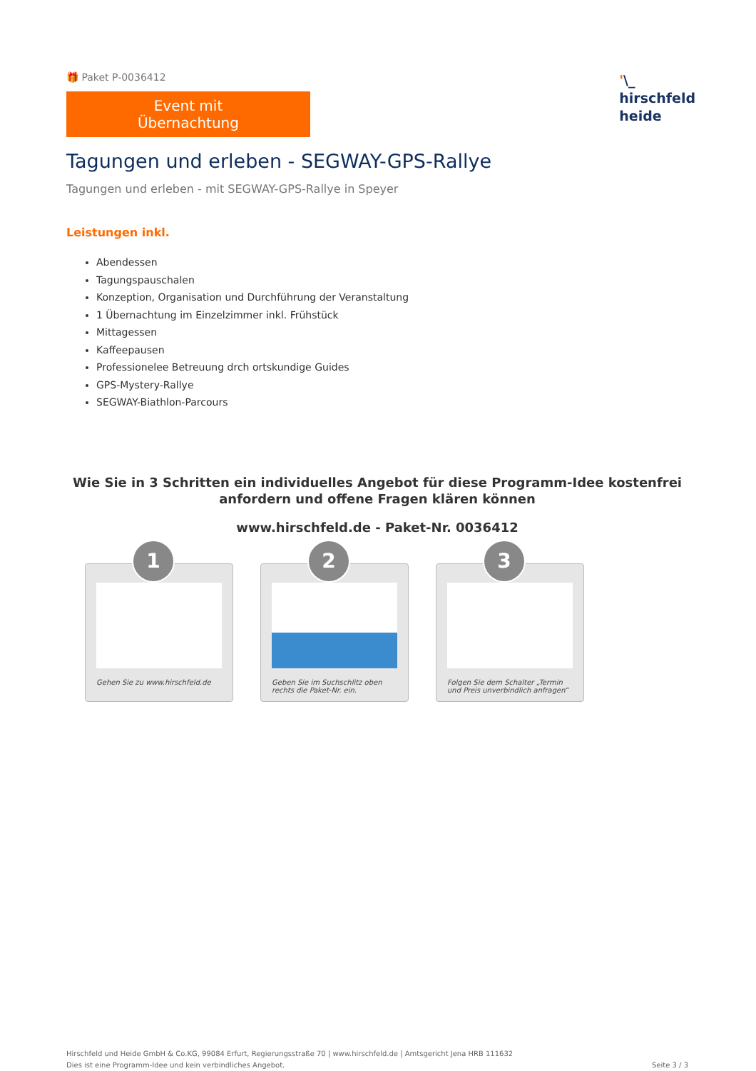🎁 Paket P-0036412
Event mit Übernachtung
'\_
hirschfeld
heide
Tagungen und erleben - SEGWAY-GPS-Rallye
Tagungen und erleben - mit SEGWAY-GPS-Rallye in Speyer
Leistungen inkl.
Abendessen
Tagungspauschalen
Konzeption, Organisation und Durchführung der Veranstaltung
1 Übernachtung im Einzelzimmer inkl. Frühstück
Mittagessen
Kaffeepausen
Professionelee Betreuung drch ortskundige Guides
GPS-Mystery-Rallye
SEGWAY-Biathlon-Parcours
Wie Sie in 3 Schritten ein individuelles Angebot für diese Programm-Idee kostenfrei anfordern und offene Fragen klären können
www.hirschfeld.de - Paket-Nr. 0036412
1
Gehen Sie zu www.hirschfeld.de
2
Geben Sie im Suchschlitz oben rechts die Paket-Nr. ein.
3
Folgen Sie dem Schalter „Termin und Preis unverbindlich anfragen“
Hirschfeld und Heide GmbH & Co.KG, 99084 Erfurt, Regierungsstraße 70 | www.hirschfeld.de | Amtsgericht Jena HRB 111632
Dies ist eine Programm-Idee und kein verbindliches Angebot.
Seite 3 / 3